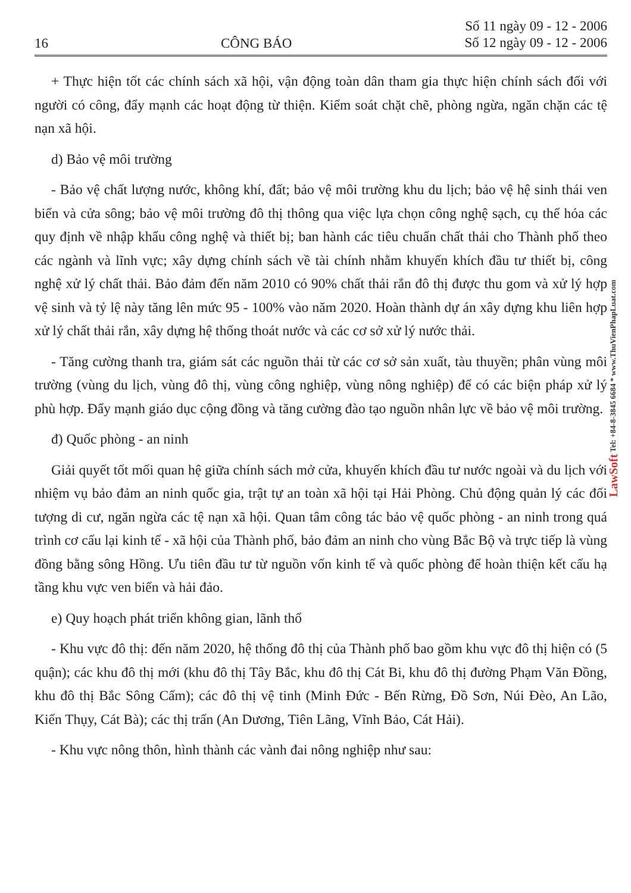16 CÔNG BÁO Số 11 ngày 09 - 12 - 2006
Số 12 ngày 09 - 12 - 2006
+ Thực hiện tốt các chính sách xã hội, vận động toàn dân tham gia thực hiện chính sách đối với người có công, đẩy mạnh các hoạt động từ thiện. Kiểm soát chặt chẽ, phòng ngừa, ngăn chặn các tệ nạn xã hội.
d) Bảo vệ môi trường
- Bảo vệ chất lượng nước, không khí, đất; bảo vệ môi trường khu du lịch; bảo vệ hệ sinh thái ven biển và cửa sông; bảo vệ môi trường đô thị thông qua việc lựa chọn công nghệ sạch, cụ thể hóa các quy định về nhập khẩu công nghệ và thiết bị; ban hành các tiêu chuẩn chất thải cho Thành phố theo các ngành và lĩnh vực; xây dựng chính sách về tài chính nhằm khuyến khích đầu tư thiết bị, công nghệ xử lý chất thải. Bảo đảm đến năm 2010 có 90% chất thải rắn đô thị được thu gom và xử lý hợp vệ sinh và tỷ lệ này tăng lên mức 95 - 100% vào năm 2020. Hoàn thành dự án xây dựng khu liên hợp xử lý chất thải rắn, xây dựng hệ thống thoát nước và các cơ sở xử lý nước thải.
- Tăng cường thanh tra, giám sát các nguồn thải từ các cơ sở sản xuất, tàu thuyền; phân vùng môi trường (vùng du lịch, vùng đô thị, vùng công nghiệp, vùng nông nghiệp) để có các biện pháp xử lý phù hợp. Đẩy mạnh giáo dục cộng đồng và tăng cường đào tạo nguồn nhân lực về bảo vệ môi trường.
đ) Quốc phòng - an ninh
Giải quyết tốt mối quan hệ giữa chính sách mở cửa, khuyến khích đầu tư nước ngoài và du lịch với nhiệm vụ bảo đảm an ninh quốc gia, trật tự an toàn xã hội tại Hải Phòng. Chủ động quản lý các đối tượng di cư, ngăn ngừa các tệ nạn xã hội. Quan tâm công tác bảo vệ quốc phòng - an ninh trong quá trình cơ cấu lại kinh tế - xã hội của Thành phố, bảo đảm an ninh cho vùng Bắc Bộ và trực tiếp là vùng đồng bằng sông Hồng. Ưu tiên đầu tư từ nguồn vốn kinh tế và quốc phòng để hoàn thiện kết cấu hạ tầng khu vực ven biển và hải đảo.
e) Quy hoạch phát triển không gian, lãnh thổ
- Khu vực đô thị: đến năm 2020, hệ thống đô thị của Thành phố bao gồm khu vực đô thị hiện có (5 quận); các khu đô thị mới (khu đô thị Tây Bắc, khu đô thị Cát Bi, khu đô thị đường Phạm Văn Đồng, khu đô thị Bắc Sông Cấm); các đô thị vệ tinh (Minh Đức - Bến Rừng, Đồ Sơn, Núi Đèo, An Lão, Kiến Thụy, Cát Bà); các thị trấn (An Dương, Tiên Lãng, Vĩnh Bảo, Cát Hải).
- Khu vực nông thôn, hình thành các vành đai nông nghiệp như sau:
LawSoft Tel: +84-8-3845 6684 * www.ThuVienPhapLuat.com